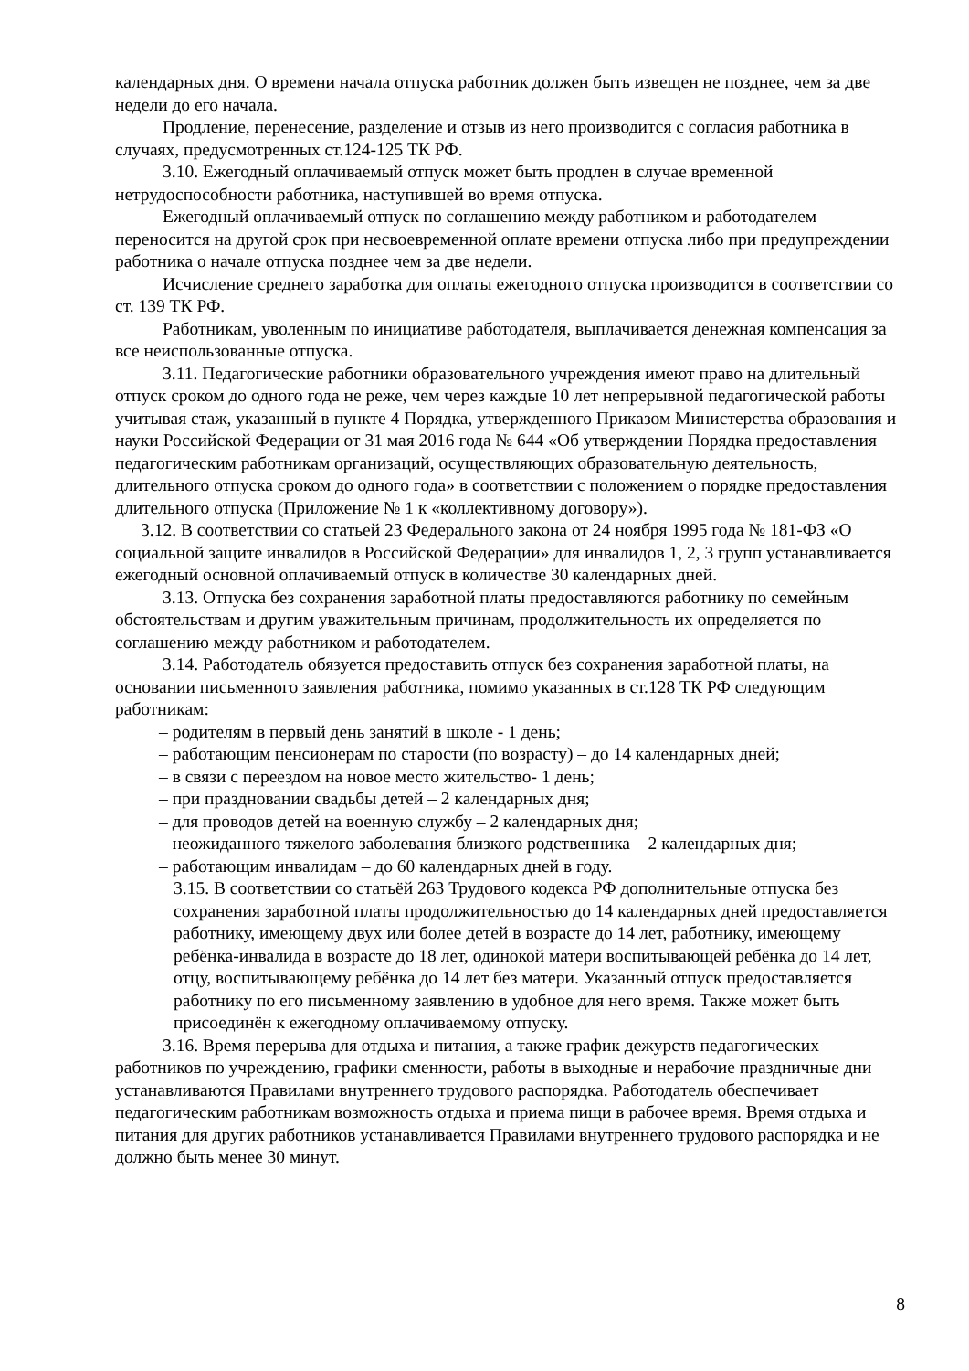календарных дня. О времени начала отпуска работник должен быть извещен не позднее, чем за две недели до его начала.
Продление, перенесение, разделение и отзыв из него производится с согласия работника в случаях, предусмотренных ст.124-125 ТК РФ.
3.10. Ежегодный оплачиваемый отпуск может быть продлен в случае временной нетрудоспособности работника, наступившей во время отпуска.
Ежегодный оплачиваемый отпуск по соглашению между работником и работодателем переносится на другой срок при несвоевременной оплате времени отпуска либо при предупреждении работника о начале отпуска позднее чем за две недели.
Исчисление среднего заработка для оплаты ежегодного отпуска производится в соответствии со ст. 139 ТК РФ.
Работникам, уволенным по инициативе работодателя, выплачивается денежная компенсация за все неиспользованные отпуска.
3.11. Педагогические работники образовательного учреждения имеют право на длительный отпуск сроком до одного года не реже, чем через каждые 10 лет непрерывной педагогической работы учитывая стаж, указанный в пункте 4 Порядка, утвержденного Приказом Министерства образования и науки Российской Федерации от 31 мая 2016 года № 644 «Об утверждении Порядка предоставления педагогическим работникам организаций, осуществляющих образовательную деятельность, длительного отпуска сроком до одного года» в соответствии с положением о порядке предоставления длительного отпуска (Приложение № 1 к «коллективному договору»).
3.12. В соответствии со статьей 23 Федерального закона от 24 ноября 1995 года № 181-ФЗ «О социальной защите инвалидов в Российской Федерации» для инвалидов 1, 2, 3 групп устанавливается ежегодный основной оплачиваемый отпуск в количестве 30 календарных дней.
3.13. Отпуска без сохранения заработной платы предоставляются работнику по семейным обстоятельствам и другим уважительным причинам, продолжительность их определяется по соглашению между работником и работодателем.
3.14. Работодатель обязуется предоставить отпуск без сохранения заработной платы, на основании письменного заявления работника, помимо указанных в ст.128 ТК РФ следующим работникам:
– родителям в первый день занятий в школе - 1 день;
– работающим пенсионерам по старости (по возрасту) – до 14 календарных дней;
– в связи с переездом на новое место жительство- 1 день;
– при праздновании свадьбы детей – 2 календарных дня;
– для проводов детей на военную службу – 2 календарных дня;
– неожиданного тяжелого заболевания близкого родственника – 2 календарных дня;
– работающим инвалидам – до 60 календарных дней в году.
3.15. В соответствии со статьёй 263 Трудового кодекса РФ дополнительные отпуска без сохранения заработной платы продолжительностью до 14 календарных дней предоставляется работнику, имеющему двух или более детей в возрасте до 14 лет, работнику, имеющему ребёнка-инвалида в возрасте до 18 лет, одинокой матери воспитывающей ребёнка до 14 лет, отцу, воспитывающему ребёнка до 14 лет без матери. Указанный отпуск предоставляется работнику по его письменному заявлению в удобное для него время. Также может быть присоединён к ежегодному оплачиваемому отпуску.
3.16. Время перерыва для отдыха и питания, а также график дежурств педагогических работников по учреждению, графики сменности, работы в выходные и нерабочие праздничные дни устанавливаются Правилами внутреннего трудового распорядка. Работодатель обеспечивает педагогическим работникам возможность отдыха и приема пищи в рабочее время. Время отдыха и питания для других работников устанавливается Правилами внутреннего трудового распорядка и не должно быть менее 30 минут.
8